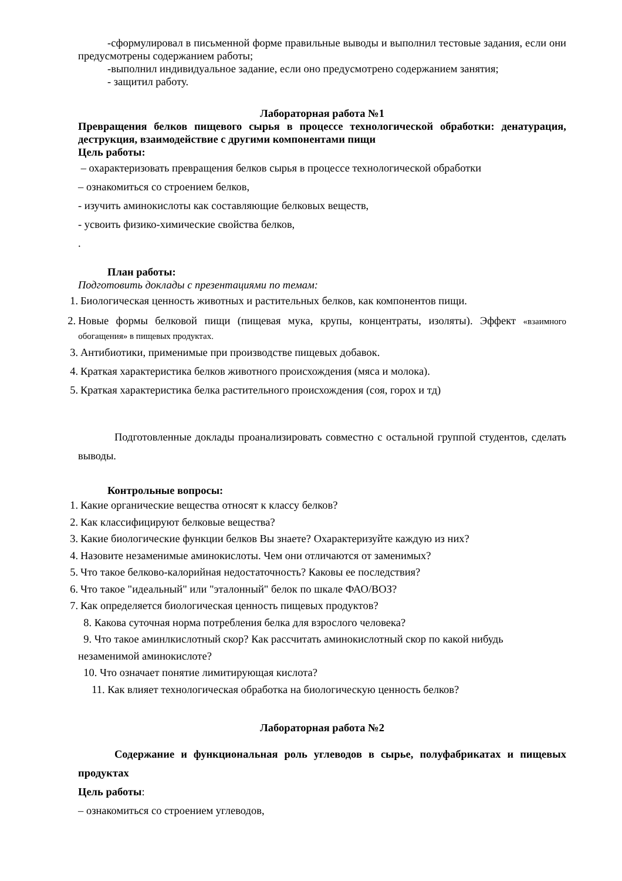-сформулировал в письменной форме правильные выводы и выполнил тестовые задания, если они предусмотрены содержанием работы;
-выполнил индивидуальное задание, если оно предусмотрено содержанием занятия;
- защитил работу.
Лабораторная работа №1
Превращения белков пищевого сырья в процессе технологической обработки: денатурация, деструкция, взаимодействие с другими компонентами пищи
Цель работы:
– охарактеризовать превращения белков сырья в процессе технологической обработки
– ознакомиться со строением белков,
- изучить аминокислоты как составляющие белковых веществ,
- усвоить физико-химические свойства белков,
.
План работы:
Подготовить доклады с презентациями по темам:
1. Биологическая ценность животных и растительных белков, как компонентов пищи.
2. Новые формы белковой пищи (пищевая мука, крупы, концентраты, изоляты). Эффект «взаимного обогащения» в пищевых продуктах.
3. Антибиотики, применимые при производстве пищевых добавок.
4. Краткая характеристика белков животного происхождения (мяса и молока).
5. Краткая характеристика белка растительного происхождения (соя, горох и тд)
Подготовленные доклады проанализировать совместно с остальной группой студентов, сделать выводы.
Контрольные вопросы:
1. Какие органические вещества относят к классу белков?
2. Как классифицируют белковые вещества?
3. Какие биологические функции белков Вы знаете? Охарактеризуйте каждую из них?
4. Назовите незаменимые аминокислоты. Чем они отличаются от заменимых?
5. Что такое белково-калорийная недостаточность? Каковы ее последствия?
6. Что такое "идеальный" или "эталонный" белок по шкале ФАО/ВОЗ?
7. Как определяется биологическая ценность пищевых продуктов?
8. Какова суточная норма потребления белка для взрослого человека?
9. Что такое аминлкислотный скор? Как рассчитать аминокислотный скор по какой нибудь незаменимой аминокислоте?
10. Что означает понятие лимитирующая кислота?
11. Как влияет технологическая обработка на биологическую ценность белков?
Лабораторная работа №2
Содержание и функциональная роль углеводов в сырье, полуфабрикатах и пищевых продуктах
Цель работы:
– ознакомиться со строением углеводов,